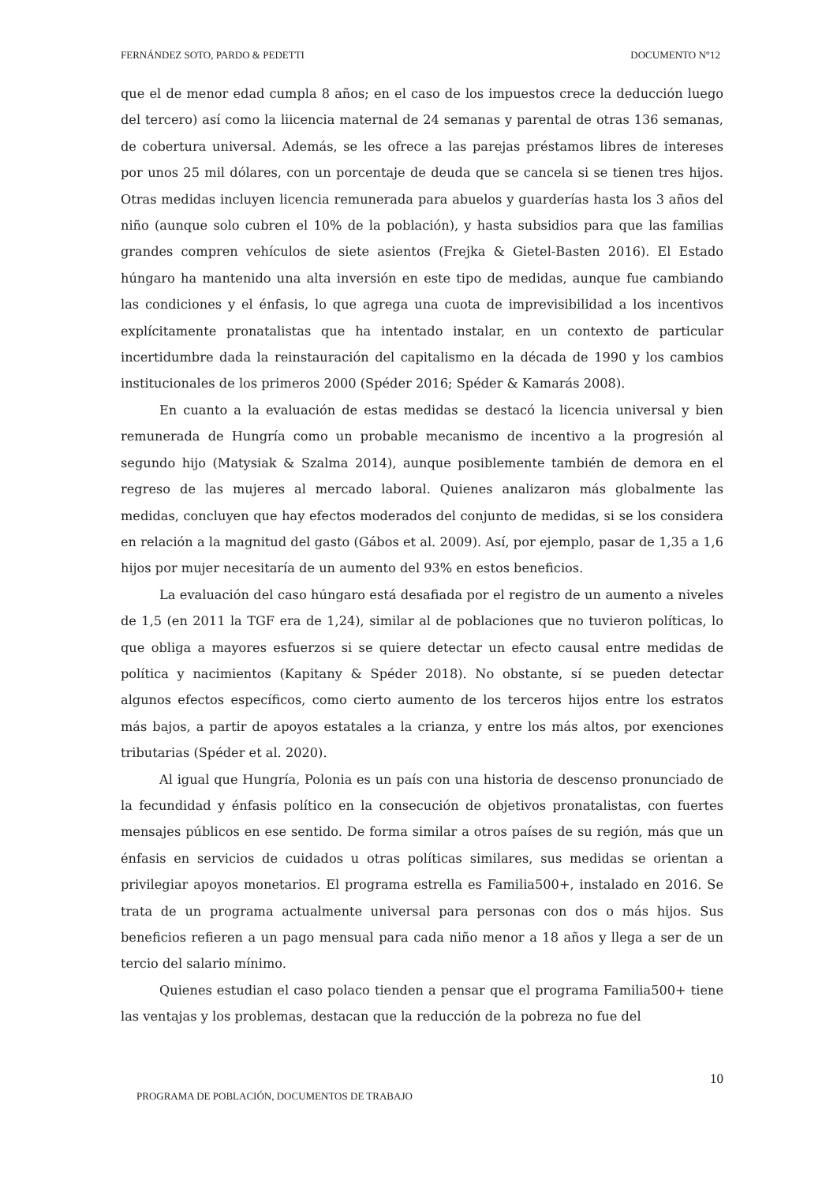FERNÁNDEZ SOTO, PARDO & PEDETTI DOCUMENTO N°12
que el de menor edad cumpla 8 años; en el caso de los impuestos crece la deducción luego del tercero) así como la liicencia maternal de 24 semanas y parental de otras 136 semanas, de cobertura universal. Además, se les ofrece a las parejas préstamos libres de intereses por unos 25 mil dólares, con un porcentaje de deuda que se cancela si se tienen tres hijos. Otras medidas incluyen licencia remunerada para abuelos y guarderías hasta los 3 años del niño (aunque solo cubren el 10% de la población), y hasta subsidios para que las familias grandes compren vehículos de siete asientos (Frejka & Gietel-Basten 2016). El Estado húngaro ha mantenido una alta inversión en este tipo de medidas, aunque fue cambiando las condiciones y el énfasis, lo que agrega una cuota de imprevisibilidad a los incentivos explícitamente pronatalistas que ha intentado instalar, en un contexto de particular incertidumbre dada la reinstauración del capitalismo en la década de 1990 y los cambios institucionales de los primeros 2000 (Spéder 2016; Spéder & Kamarás 2008).
En cuanto a la evaluación de estas medidas se destacó la licencia universal y bien remunerada de Hungría como un probable mecanismo de incentivo a la progresión al segundo hijo (Matysiak & Szalma 2014), aunque posiblemente también de demora en el regreso de las mujeres al mercado laboral. Quienes analizaron más globalmente las medidas, concluyen que hay efectos moderados del conjunto de medidas, si se los considera en relación a la magnitud del gasto (Gábos et al. 2009). Así, por ejemplo, pasar de 1,35 a 1,6 hijos por mujer necesitaría de un aumento del 93% en estos beneficios.
La evaluación del caso húngaro está desafiada por el registro de un aumento a niveles de 1,5 (en 2011 la TGF era de 1,24), similar al de poblaciones que no tuvieron políticas, lo que obliga a mayores esfuerzos si se quiere detectar un efecto causal entre medidas de política y nacimientos (Kapitany & Spéder 2018). No obstante, sí se pueden detectar algunos efectos específicos, como cierto aumento de los terceros hijos entre los estratos más bajos, a partir de apoyos estatales a la crianza, y entre los más altos, por exenciones tributarias (Spéder et al. 2020).
Al igual que Hungría, Polonia es un país con una historia de descenso pronunciado de la fecundidad y énfasis político en la consecución de objetivos pronatalistas, con fuertes mensajes públicos en ese sentido. De forma similar a otros países de su región, más que un énfasis en servicios de cuidados u otras políticas similares, sus medidas se orientan a privilegiar apoyos monetarios. El programa estrella es Familia500+, instalado en 2016. Se trata de un programa actualmente universal para personas con dos o más hijos. Sus beneficios refieren a un pago mensual para cada niño menor a 18 años y llega a ser de un tercio del salario mínimo.
Quienes estudian el caso polaco tienden a pensar que el programa Familia500+ tiene las ventajas y los problemas, destacan que la reducción de la pobreza no fue del
10
PROGRAMA DE POBLACIÓN, DOCUMENTOS DE TRABAJO